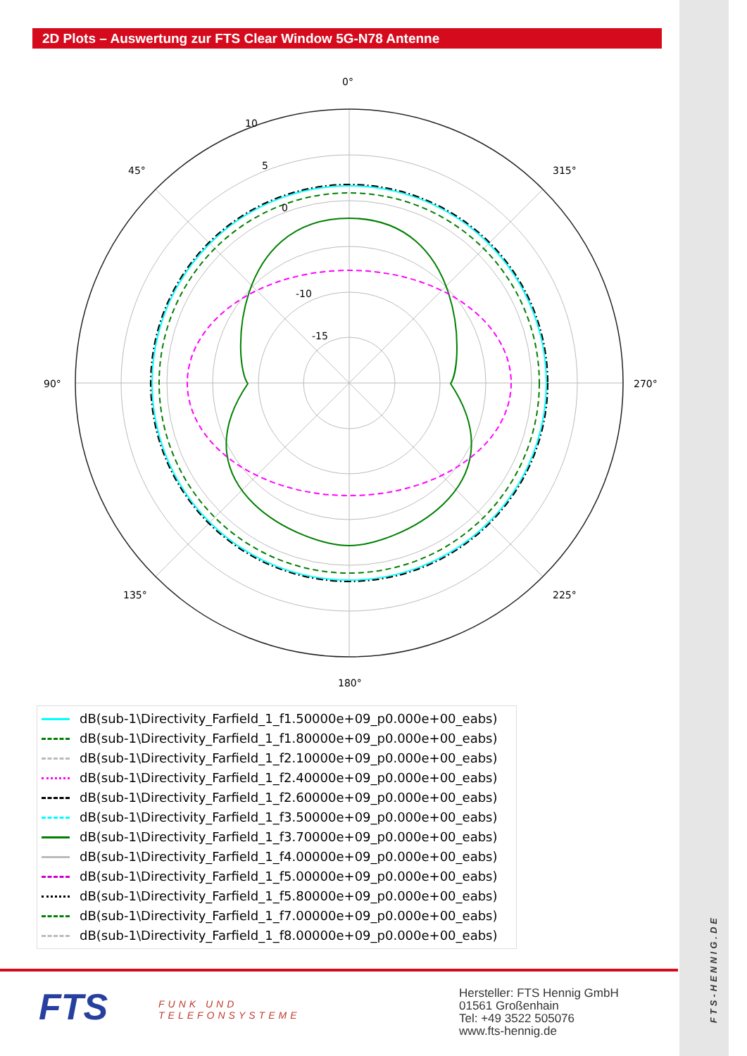2D Plots – Auswertung zur FTS Clear Window 5G-N78 Antenne
0°
90°
270°
180°
45°
315°
135°
225°
10
5
0
-10
-15
dB(sub-1\Directivity_Farfield_1_f1.50000e+09_p0.000e+00_eabs)
dB(sub-1\Directivity_Farfield_1_f1.80000e+09_p0.000e+00_eabs)
dB(sub-1\Directivity_Farfield_1_f2.10000e+09_p0.000e+00_eabs)
dB(sub-1\Directivity_Farfield_1_f2.40000e+09_p0.000e+00_eabs)
dB(sub-1\Directivity_Farfield_1_f2.60000e+09_p0.000e+00_eabs)
dB(sub-1\Directivity_Farfield_1_f3.50000e+09_p0.000e+00_eabs)
dB(sub-1\Directivity_Farfield_1_f3.70000e+09_p0.000e+00_eabs)
dB(sub-1\Directivity_Farfield_1_f4.00000e+09_p0.000e+00_eabs)
dB(sub-1\Directivity_Farfield_1_f5.00000e+09_p0.000e+00_eabs)
dB(sub-1\Directivity_Farfield_1_f5.80000e+09_p0.000e+00_eabs)
dB(sub-1\Directivity_Farfield_1_f7.00000e+09_p0.000e+00_eabs)
dB(sub-1\Directivity_Farfield_1_f8.00000e+09_p0.000e+00_eabs)
FTS
FUNK UND
TELEFONSYSTEME
Hersteller: FTS Hennig GmbH
01561 Großenhain
Tel: +49 3522 505076
www.fts-hennig.de
FTS-HENNIG.DE